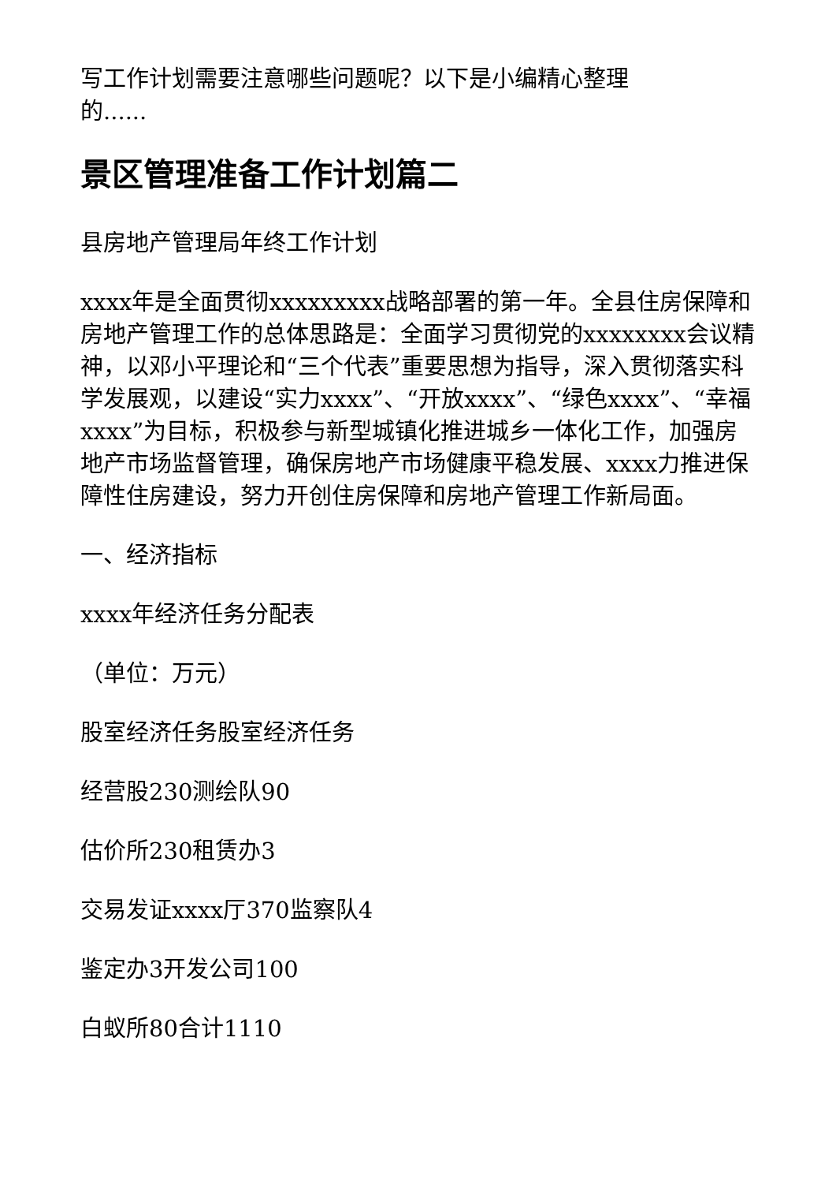写工作计划需要注意哪些问题呢？以下是小编精心整理
的......
景区管理准备工作计划篇二
县房地产管理局年终工作计划
xxxx年是全面贯彻xxxxxxxxx战略部署的第一年。全县住房保障和房地产管理工作的总体思路是：全面学习贯彻党的xxxxxxxx会议精神，以邓小平理论和“三个代表”重要思想为指导，深入贯彻落实科学发展观，以建设“实力xxxx”、“开放xxxx”、“绿色xxxx”、“幸福xxxx”为目标，积极参与新型城镇化推进城乡一体化工作，加强房地产市场监督管理，确保房地产市场健康平稳发展、xxxx力推进保障性住房建设，努力开创住房保障和房地产管理工作新局面。
一、经济指标
xxxx年经济任务分配表
（单位：万元）
股室经济任务股室经济任务
经营股230测绘队90
估价所230租赁办3
交易发证xxxx厅370监察队4
鉴定办3开发公司100
白蚁所80合计1110